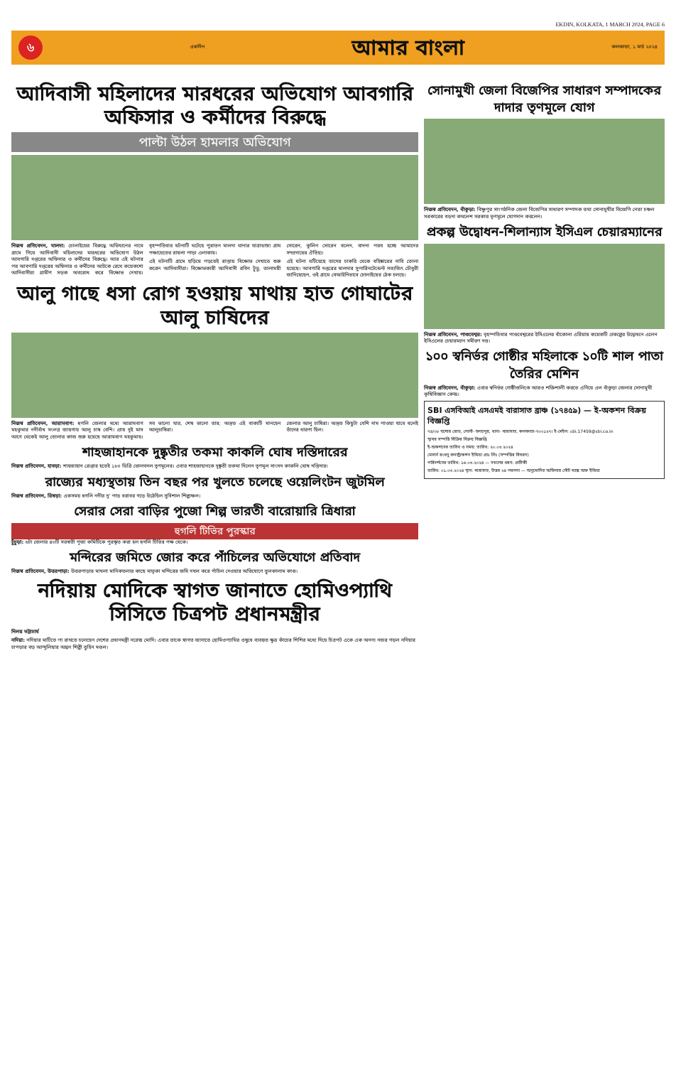EKDIN, KOLKATA, 1 MARCH 2024, PAGE 6
৬ একদিন আমার বাংলা কলকাতা, ১ মার্চ ২০২৪
আদিবাসী মহিলাদের মারধরের অভিযোগ আবগারি অফিসার ও কর্মীদের বিরুদ্ধে
পাল্টা উঠল হামলার অভিযোগ
নিজস্ব প্রতিবেদন, মালদা: চোলাইয়ের বিরুদ্ধে অভিযানের নামে গ্রামে গিয়ে আদিবাসী মহিলাদের মারধরের অভিযোগ উঠল আবগারি দপ্তরের অফিসার ও কর্মীদের বিরুদ্ধে। আর এই ঘটনার পর আবগারি দপ্তরের অফিসার ও কর্মীদের আটকে রেখে কয়েকশো আদিবাসীরা গ্রামীণ সড়ক অবরোধ করে বিক্ষোভ দেখায়। বৃহস্পতিবার ঘটনাটি ঘটেছে পুরাতন মালদা থানার যাত্রাডাঙ্গা গ্রাম পঞ্চায়েতের রায়লা পাড়া এলাকায়।
এই ঘটনাটি গ্রামে ছড়িয়ে পড়তেই রাস্তায় বিক্ষোভ দেখাতে শুরু করেন আদিবাসীরা। বিক্ষোভকারী আদিবাসী রবিন টুডু, তালাময়ী সোরেন, কুলিন সোরেন বলেন, বাদনা পরব হচ্ছে আমাদের সম্প্রদায়ের ঐতিহ্য।
এই ঘটনা ঘটিয়েছে তাদের চাকরি থেকে বহিষ্কারের দাবি তোলা হয়েছে। আবগারি দপ্তরের মালদার সুপারিনটেন্ডেন্ট সত্যজিৎ চৌধুরী জানিয়েছেন, ওই গ্রামে বেআইনিভাবে চোলাইয়ের ঠেক চলছে।
আলু গাছে ধসা রোগ হওয়ায় মাথায় হাত গোঘাটের আলু চাষিদের
নিজস্ব প্রতিবেদন, আরামবাগ: হুগলি জেলার মধ্যে আরামবাগ মহকুমার নদীবাঁধ সংলগ্ন জায়গায় আলু চাষ বেশি। প্রায় দুই মাস আগে থেকেই আলু তোলার কাজ শুরু হয়েছে আরামবাগ মহকুমায়। সব ভালো যার, শেষ ভালো তার; অন্তত এই বাক্যটি মানছেন আলুচাষিরা।
জেলার আলু চাষিরা। অন্তত কিছুটা বেশি দাম পাওয়া যাবে বলেই তাঁদের ধারণা ছিল।
শাহজাহানকে দুষ্কৃতীর তকমা কাকলি ঘোষ দস্তিদারের
নিজস্ব প্রতিবেদন, হাবড়া: শাহজাহান গ্রেপ্তার হতেই ১৮০ ডিগ্রি ভোলবদল তৃণমূলের। এবার শাহজাহানকে দুষ্কৃতী তকমা দিলেন তৃণমূল সাংসদ কাকলি ঘোষ দস্তিদার।
রাজ্যের মধ্যস্থতায় তিন বছর পর খুলতে চলেছে ওয়েলিংটন জুটমিল
নিজস্ব প্রতিবেদন, রিষড়া: একসময় হুগলি নদীর দু' পাড় বরাবর গড়ে উঠেছিল সুবিশাল শিল্পাঞ্চল।
সেরার সেরা বাড়ির পুজো শিল্প ভারতী বারোয়ারি ত্রিধারা
হুগলি টিভির পুরস্কার
চুঁচুড়া: ৬টা জেলার ৪০টি সরস্বতী পূজা কমিটিকে পুরস্কৃত করা হল হুগলি টিভির পক্ষ থেকে।
মন্দিরের জমিতে জোর করে পাঁচিলের অভিযোগে প্রতিবাদ
নিজস্ব প্রতিবেদন, উত্তরপাড়া: উত্তরপাড়ার মাখলা মানিকতলার কাছে মাতৃকা মন্দিরের জমি দখল করে পাঁচিল দেওয়ার অভিযোগে তুলকালাম কাণ্ড।
নদিয়ায় মোদিকে স্বাগত জানাতে হোমিওপ্যাথি সিসিতে চিত্রপট প্রধানমন্ত্রীর
নিলয় ভট্টাচার্য
নদিয়া: নদিয়ার মাটিতে পা রাখতে চলেছেন দেশের প্রধানমন্ত্রী নরেন্দ্র মোদি। এবার তাকে স্বাগত জানাতে হোমিওপ্যাথির ওষুধে ব্যবহৃত ক্ষুদ্র কাঁচের শিশির মধ্যে দিয়ে চিত্রপট একে এক অনন্য নজর গড়ল নদিয়ার চাপড়ার বড় আন্দুলিয়ার অঙ্কন শিল্পী তুহিন মণ্ডল।
সোনামুখী জেলা বিজেপির সাধারণ সম্পাদকের দাদার তৃণমূলে যোগ
নিজস্ব প্রতিবেদন, বাঁকুড়া: বিষ্ণুপুর সাংগঠনিক জেলা বিজেপির সাধারণ সম্পাদক তথা সোনামুখীর বিজেপি নেতা চঞ্চল সরকারের বড়দা কমলেশ সরকার তৃণমূলে যোগদান করলেন।
প্রকল্প উদ্বোধন-শিলান্যাস ইসিএল চেয়ারম্যানের
নিজস্ব প্রতিবেদন, পাণ্ডবেশ্বর: বৃহস্পতিবার পাণ্ডবেশ্বরের ইসিএলের বাঁকোলা এরিয়ায় কয়েকটি প্রকল্পের উদ্বোধনে এলেন ইসিএলের চেয়ারম্যান সমীরণ দত্ত।
১০০ স্বনির্ভর গোষ্ঠীর মহিলাকে ১০টি শাল পাতা তৈরির মেশিন
নিজস্ব প্রতিবেদন, বাঁকুড়া: এবার স্বনির্ভর গোষ্ঠীগুলিকে আরও শক্তিশালী করতে এগিয়ে এল বাঁকুড়া জেলার সোনামুখী কৃষিবিজ্ঞান কেন্দ্র।
SBI এসবিআই এসএমই বারাসাত ব্রাঞ্চ (১৭৪৫৯) — ই-অকশন বিক্রয় বিজ্ঞপ্তি
৭৪/০৮ যশোর রোড, পোস্ট- হৃদয়পুর, থানা- বারাসাত, কলকাতা-৭০০১২৭। ই-মেইল: sbi.17459@sbi.co.in
স্থাবর সম্পত্তি বিক্রির বিক্রয় বিজ্ঞপ্তি
ই-অকশনের তারিখ ও সময়: তারিখ: ২০.০৩.২০২৪
মেসার্স রংধনু কনস্ট্রাকশন ইন্ডিয়া প্রাঃ লিঃ (সম্পত্তির বিবরণ)
পরিদর্শনের তারিখ: ১৬.০৩.২০২৪ — দখলের ধরন: প্রতীকী
তারিখ: ০১.০৩.২০২৪ স্থান: বারাসাত, উত্তর ২৪ পরগনা — অনুমোদিত অফিসার স্টেট ব্যাঙ্ক অফ ইন্ডিয়া